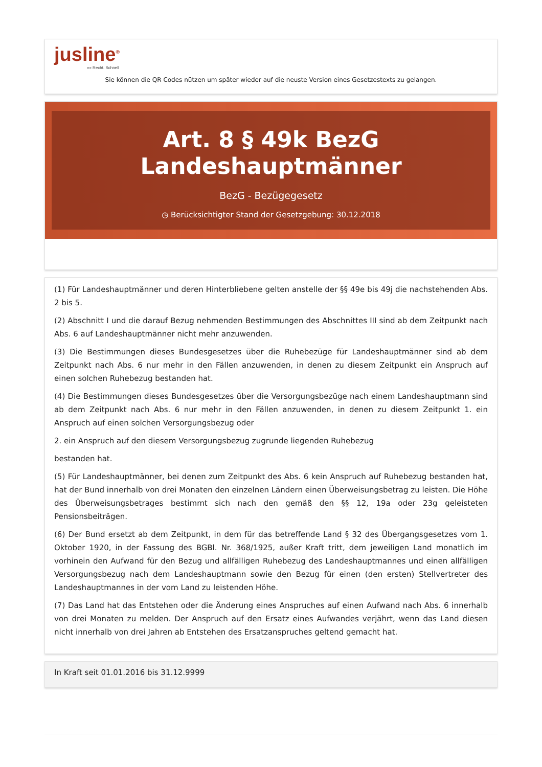jusline<sup>®</sup>
»» Recht. Schnell
Sie können die QR Codes nützen um später wieder auf die neuste Version eines Gesetzestexts zu gelangen.
Art. 8 § 49k BezG Landeshauptmänner
BezG - Bezügegesetz
◷ Berücksichtigter Stand der Gesetzgebung: 30.12.2018
(1) Für Landeshauptmänner und deren Hinterbliebene gelten anstelle der §§ 49e bis 49j die nachstehenden Abs. 2 bis 5.
(2) Abschnitt I und die darauf Bezug nehmenden Bestimmungen des Abschnittes III sind ab dem Zeitpunkt nach Abs. 6 auf Landeshauptmänner nicht mehr anzuwenden.
(3) Die Bestimmungen dieses Bundesgesetzes über die Ruhebezüge für Landeshauptmänner sind ab dem Zeitpunkt nach Abs. 6 nur mehr in den Fällen anzuwenden, in denen zu diesem Zeitpunkt ein Anspruch auf einen solchen Ruhebezug bestanden hat.
(4) Die Bestimmungen dieses Bundesgesetzes über die Versorgungsbezüge nach einem Landeshauptmann sind ab dem Zeitpunkt nach Abs. 6 nur mehr in den Fällen anzuwenden, in denen zu diesem Zeitpunkt 1. ein Anspruch auf einen solchen Versorgungsbezug oder
2. ein Anspruch auf den diesem Versorgungsbezug zugrunde liegenden Ruhebezug
bestanden hat.
(5) Für Landeshauptmänner, bei denen zum Zeitpunkt des Abs. 6 kein Anspruch auf Ruhebezug bestanden hat, hat der Bund innerhalb von drei Monaten den einzelnen Ländern einen Überweisungsbetrag zu leisten. Die Höhe des Überweisungsbetrages bestimmt sich nach den gemäß den §§ 12, 19a oder 23g geleisteten Pensionsbeiträgen.
(6) Der Bund ersetzt ab dem Zeitpunkt, in dem für das betreffende Land § 32 des Übergangsgesetzes vom 1. Oktober 1920, in der Fassung des BGBl. Nr. 368/1925, außer Kraft tritt, dem jeweiligen Land monatlich im vorhinein den Aufwand für den Bezug und allfälligen Ruhebezug des Landeshauptmannes und einen allfälligen Versorgungsbezug nach dem Landeshauptmann sowie den Bezug für einen (den ersten) Stellvertreter des Landeshauptmannes in der vom Land zu leistenden Höhe.
(7) Das Land hat das Entstehen oder die Änderung eines Anspruches auf einen Aufwand nach Abs. 6 innerhalb von drei Monaten zu melden. Der Anspruch auf den Ersatz eines Aufwandes verjährt, wenn das Land diesen nicht innerhalb von drei Jahren ab Entstehen des Ersatzanspruches geltend gemacht hat.
In Kraft seit 01.01.2016 bis 31.12.9999